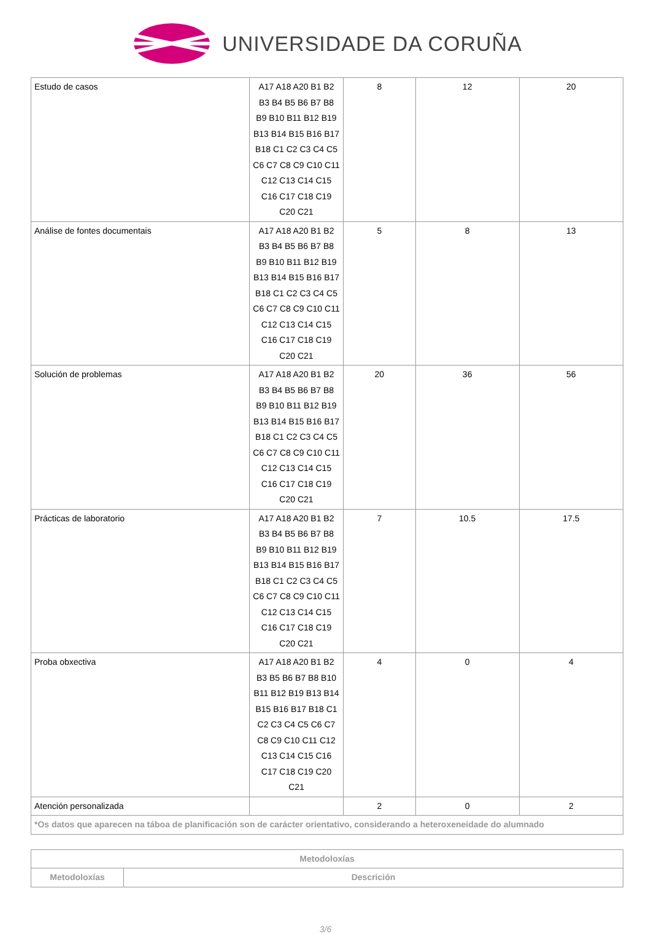UNIVERSIDADE DA CORUÑA
| Estudo de casos | A17 A18 A20 B1 B2 B3 B4 B5 B6 B7 B8 B9 B10 B11 B12 B19 B13 B14 B15 B16 B17 B18 C1 C2 C3 C4 C5 C6 C7 C8 C9 C10 C11 C12 C13 C14 C15 C16 C17 C18 C19 C20 C21 | 8 | 12 | 20 |
| Análise de fontes documentais | A17 A18 A20 B1 B2 B3 B4 B5 B6 B7 B8 B9 B10 B11 B12 B19 B13 B14 B15 B16 B17 B18 C1 C2 C3 C4 C5 C6 C7 C8 C9 C10 C11 C12 C13 C14 C15 C16 C17 C18 C19 C20 C21 | 5 | 8 | 13 |
| Solución de problemas | A17 A18 A20 B1 B2 B3 B4 B5 B6 B7 B8 B9 B10 B11 B12 B19 B13 B14 B15 B16 B17 B18 C1 C2 C3 C4 C5 C6 C7 C8 C9 C10 C11 C12 C13 C14 C15 C16 C17 C18 C19 C20 C21 | 20 | 36 | 56 |
| Prácticas de laboratorio | A17 A18 A20 B1 B2 B3 B4 B5 B6 B7 B8 B9 B10 B11 B12 B19 B13 B14 B15 B16 B17 B18 C1 C2 C3 C4 C5 C6 C7 C8 C9 C10 C11 C12 C13 C14 C15 C16 C17 C18 C19 C20 C21 | 7 | 10.5 | 17.5 |
| Proba obxectiva | A17 A18 A20 B1 B2 B3 B5 B6 B7 B8 B10 B11 B12 B19 B13 B14 B15 B16 B17 B18 C1 C2 C3 C4 C5 C6 C7 C8 C9 C10 C11 C12 C13 C14 C15 C16 C17 C18 C19 C20 C21 | 4 | 0 | 4 |
| Atención personalizada | | 2 | 0 | 2 |
| *Os datos que aparecen na táboa de planificación son de carácter orientativo, considerando a heteroxeneidade do alumnado | | | | |
| Metodoloxías | |
| --- | --- |
| Metodoloxías | Descrición |
3/6